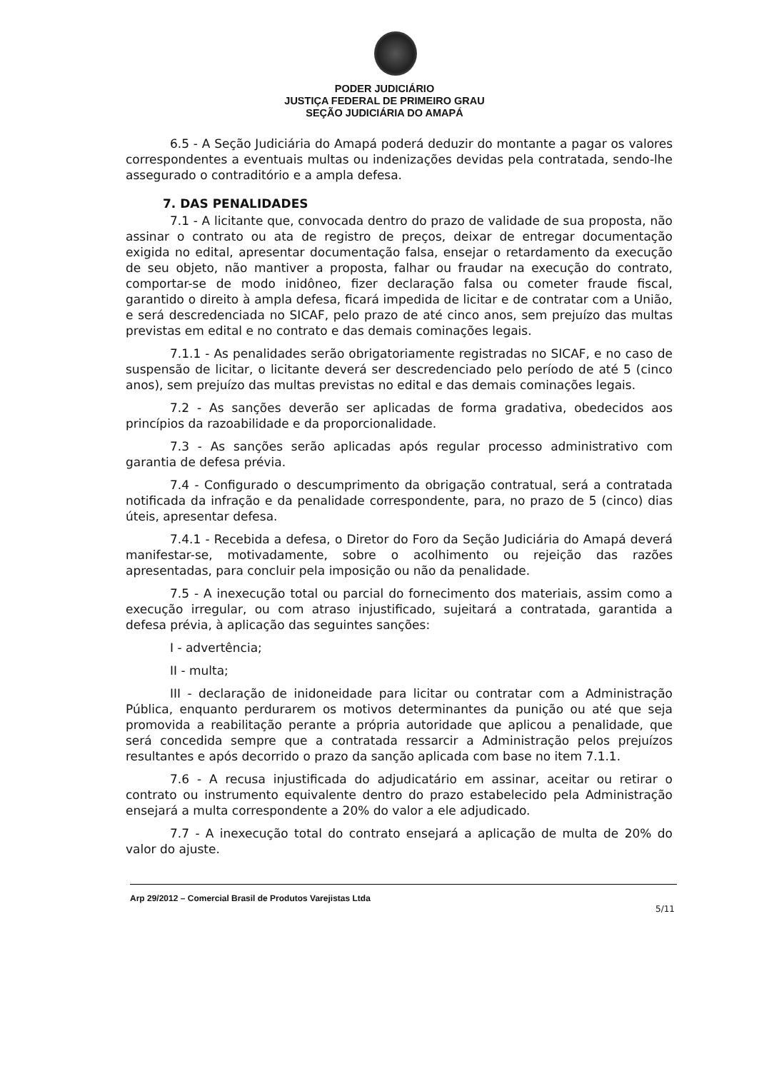PODER JUDICIÁRIO
JUSTIÇA FEDERAL DE PRIMEIRO GRAU
SEÇÃO JUDICIÁRIA DO AMAPÁ
6.5 - A Seção Judiciária do Amapá poderá deduzir do montante a pagar os valores correspondentes a eventuais multas ou indenizações devidas pela contratada, sendo-lhe assegurado o contraditório e a ampla defesa.
7. DAS PENALIDADES
7.1 - A licitante que, convocada dentro do prazo de validade de sua proposta, não assinar o contrato ou ata de registro de preços, deixar de entregar documentação exigida no edital, apresentar documentação falsa, ensejar o retardamento da execução de seu objeto, não mantiver a proposta, falhar ou fraudar na execução do contrato, comportar-se de modo inidôneo, fizer declaração falsa ou cometer fraude fiscal, garantido o direito à ampla defesa, ficará impedida de licitar e de contratar com a União, e será descredenciada no SICAF, pelo prazo de até cinco anos, sem prejuízo das multas previstas em edital e no contrato e das demais cominações legais.
7.1.1 - As penalidades serão obrigatoriamente registradas no SICAF, e no caso de suspensão de licitar, o licitante deverá ser descredenciado pelo período de até 5 (cinco anos), sem prejuízo das multas previstas no edital e das demais cominações legais.
7.2 - As sanções deverão ser aplicadas de forma gradativa, obedecidos aos princípios da razoabilidade e da proporcionalidade.
7.3 - As sanções serão aplicadas após regular processo administrativo com garantia de defesa prévia.
7.4 - Configurado o descumprimento da obrigação contratual, será a contratada notificada da infração e da penalidade correspondente, para, no prazo de 5 (cinco) dias úteis, apresentar defesa.
7.4.1 - Recebida a defesa, o Diretor do Foro da Seção Judiciária do Amapá deverá manifestar-se, motivadamente, sobre o acolhimento ou rejeição das razões apresentadas, para concluir pela imposição ou não da penalidade.
7.5 - A inexecução total ou parcial do fornecimento dos materiais, assim como a execução irregular, ou com atraso injustificado, sujeitará a contratada, garantida a defesa prévia, à aplicação das seguintes sanções:
I - advertência;
II - multa;
III - declaração de inidoneidade para licitar ou contratar com a Administração Pública, enquanto perdurarem os motivos determinantes da punição ou até que seja promovida a reabilitação perante a própria autoridade que aplicou a penalidade, que será concedida sempre que a contratada ressarcir a Administração pelos prejuízos resultantes e após decorrido o prazo da sanção aplicada com base no item 7.1.1.
7.6 - A recusa injustificada do adjudicatário em assinar, aceitar ou retirar o contrato ou instrumento equivalente dentro do prazo estabelecido pela Administração ensejará a multa correspondente a 20% do valor a ele adjudicado.
7.7 - A inexecução total do contrato ensejará a aplicação de multa de 20% do valor do ajuste.
Arp 29/2012 – Comercial Brasil de Produtos Varejistas Ltda
5/11